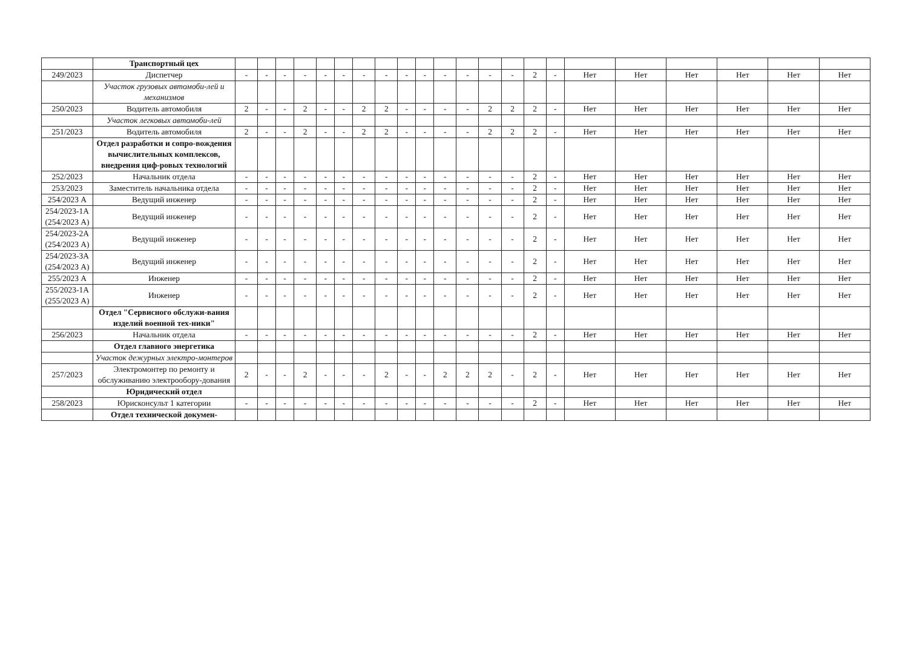| | Транспортный цех | | | | | | | | | | | | | | | | | | | | | | |
| 249/2023 | Диспетчер | - | - | - | - | - | - | - | - | - | - | - | - | - | - | 2 | - | Нет | Нет | Нет | Нет | Нет | Нет |
| | Участок грузовых автомоби-лей и механизмов | | | | | | | | | | | | | | | | | | | | | | |
| 250/2023 | Водитель автомобиля | 2 | - | - | 2 | - | - | 2 | 2 | - | - | - | - | 2 | 2 | 2 | - | Нет | Нет | Нет | Нет | Нет | Нет |
| | Участок легковых автомоби-лей | | | | | | | | | | | | | | | | | | | | | | |
| 251/2023 | Водитель автомобиля | 2 | - | - | 2 | - | - | 2 | 2 | - | - | - | - | 2 | 2 | 2 | - | Нет | Нет | Нет | Нет | Нет | Нет |
| | Отдел разработки и сопро-вождения вычислительных комплексов, внедрения циф-ровых технологий | | | | | | | | | | | | | | | | | | | | | | |
| 252/2023 | Начальник отдела | - | - | - | - | - | - | - | - | - | - | - | - | - | - | 2 | - | Нет | Нет | Нет | Нет | Нет | Нет |
| 253/2023 | Заместитель начальника отдела | - | - | - | - | - | - | - | - | - | - | - | - | - | - | 2 | - | Нет | Нет | Нет | Нет | Нет | Нет |
| 254/2023 А | Ведущий инженер | - | - | - | - | - | - | - | - | - | - | - | - | - | - | 2 | - | Нет | Нет | Нет | Нет | Нет | Нет |
| 254/2023-1А (254/2023 А) | Ведущий инженер | - | - | - | - | - | - | - | - | - | - | - | - | - | - | 2 | - | Нет | Нет | Нет | Нет | Нет | Нет |
| 254/2023-2А (254/2023 А) | Ведущий инженер | - | - | - | - | - | - | - | - | - | - | - | - | - | - | 2 | - | Нет | Нет | Нет | Нет | Нет | Нет |
| 254/2023-3А (254/2023 А) | Ведущий инженер | - | - | - | - | - | - | - | - | - | - | - | - | - | - | 2 | - | Нет | Нет | Нет | Нет | Нет | Нет |
| 255/2023 А | Инженер | - | - | - | - | - | - | - | - | - | - | - | - | - | - | 2 | - | Нет | Нет | Нет | Нет | Нет | Нет |
| 255/2023-1А (255/2023 А) | Инженер | - | - | - | - | - | - | - | - | - | - | - | - | - | - | 2 | - | Нет | Нет | Нет | Нет | Нет | Нет |
| | Отдел "Сервисного обслужи-вания изделий военной тех-ники" | | | | | | | | | | | | | | | | | | | | | | |
| 256/2023 | Начальник отдела | - | - | - | - | - | - | - | - | - | - | - | - | - | - | 2 | - | Нет | Нет | Нет | Нет | Нет | Нет |
| | Отдел главного энергетика | | | | | | | | | | | | | | | | | | | | | | |
| | Участок дежурных электро-монтеров | | | | | | | | | | | | | | | | | | | | | | |
| 257/2023 | Электромонтер по ремонту и обслуживанию электрообору-дования | 2 | - | - | 2 | - | - | - | 2 | - | - | 2 | 2 | 2 | - | 2 | - | Нет | Нет | Нет | Нет | Нет | Нет |
| | Юридический отдел | | | | | | | | | | | | | | | | | | | | | | |
| 258/2023 | Юрисконсульт 1 категории | - | - | - | - | - | - | - | - | - | - | - | - | - | - | 2 | - | Нет | Нет | Нет | Нет | Нет | Нет |
| | Отдел технической докумен- | | | | | | | | | | | | | | | | | | | | | | |